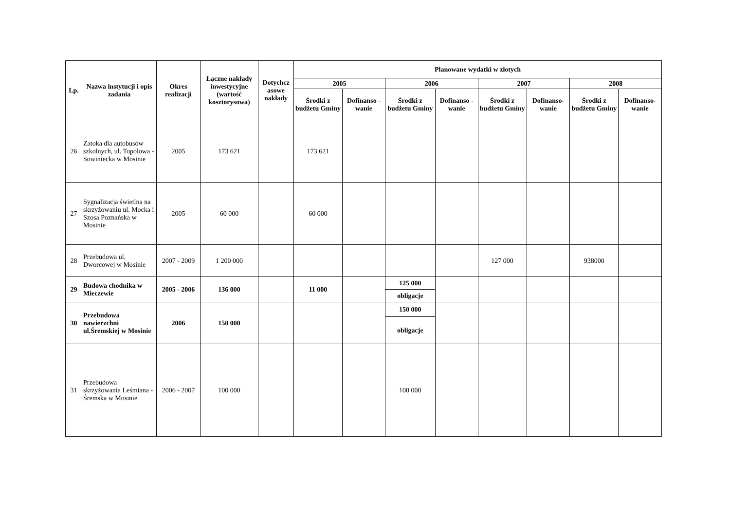| Lp. | Nazwa instytucji i opis zadania | Okres realizacji | Łączne nakłady inwestycyjne (wartość kosztorysowa) | Dotychcz asowe nakłady | Planowane wydatki w złotych | | | | | | | |
| --- | --- | --- | --- | --- | --- | --- | --- | --- | --- | --- | --- | --- |
| | | | | | 2005 | | 2006 | | 2007 | | 2008 | |
| | | | | | Środki z budżetu Gminy | Dofinanso - wanie | Środki z budżetu Gminy | Dofinanso - wanie | Środki z budżetu Gminy | Dofinanso- wanie | Środki z budżetu Gminy | Dofinanso- wanie |
| 26 | Zatoka dla autobusów szkolnych, ul. Topolowa - Sowiniecka w Mosinie | 2005 | 173 621 | | 173 621 | | | | | | | |
| 27 | Sygnalizacja świetlna na skrzyżowaniu ul. Mocka i Szosa Poznańska w Mosinie | 2005 | 60 000 | | 60 000 | | | | | | | |
| 28 | Przebudowa ul. Dworcowej w Mosinie | 2007 - 2009 | 1 200 000 | | | | | | 127 000 | | 938000 | |
| 29 | Budowa chodnika w Mieczewie | 2005 - 2006 | 136 000 | | 11 000 | | 125 000 | | | | | |
| | | | | | | | obligacje | | | | | |
| 30 | Przebudowa nawierzchni ul.Śremskiej w Mosinie | 2006 | 150 000 | | | | 150 000 | | | | | |
| | | | | | | | obligacje | | | | | |
| 31 | Przebudowa skrzyżowania Leśmiana - Śremska w Mosinie | 2006 - 2007 | 100 000 | | | | 100 000 | | | | | |